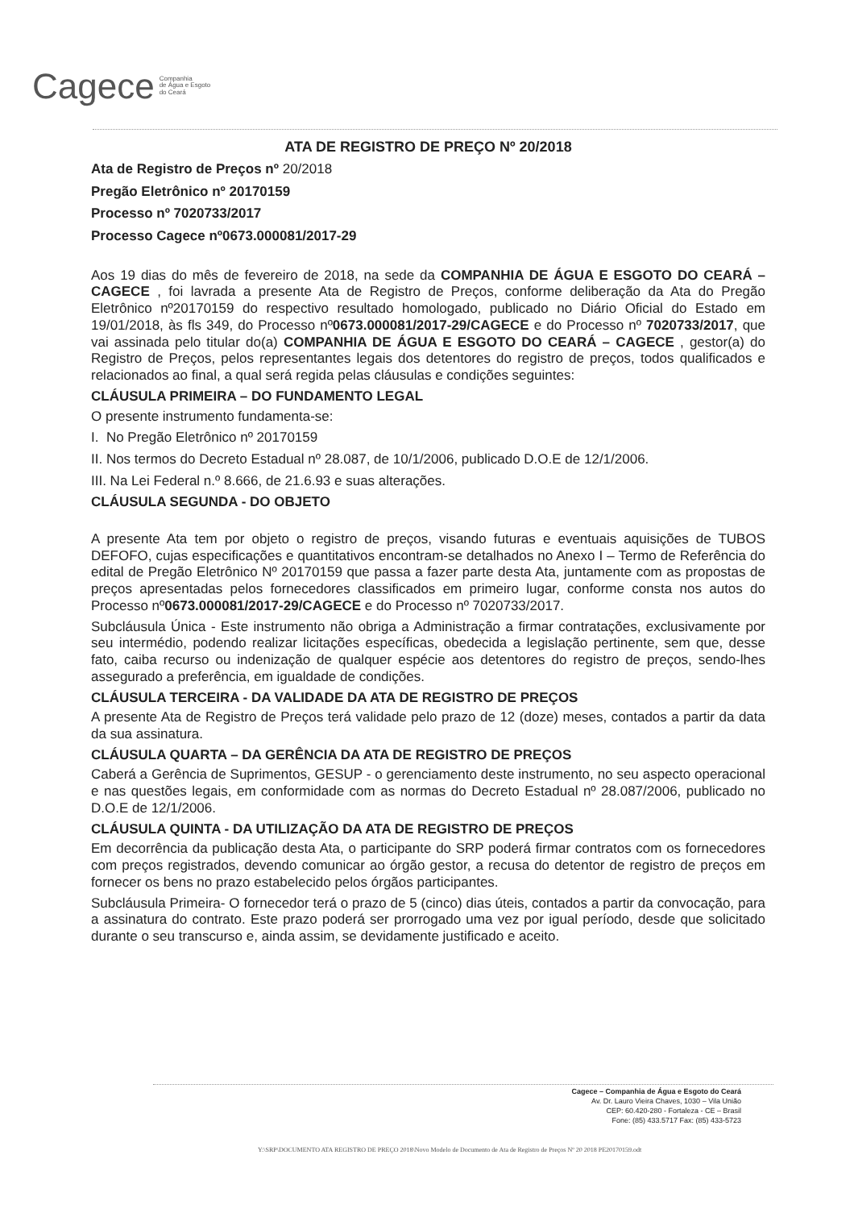Cagece Companhia
de Água e Esgoto
do Ceará
ATA DE REGISTRO DE PREÇO Nº 20/2018
Ata de Registro de Preços nº 20/2018
Pregão Eletrônico nº 20170159
Processo nº 7020733/2017
Processo Cagece nº0673.000081/2017-29
Aos 19 dias do mês de fevereiro de 2018, na sede da COMPANHIA DE ÁGUA E ESGOTO DO CEARÁ – CAGECE , foi lavrada a presente Ata de Registro de Preços, conforme deliberação da Ata do Pregão Eletrônico nº20170159 do respectivo resultado homologado, publicado no Diário Oficial do Estado em 19/01/2018, às fls 349, do Processo nº0673.000081/2017-29/CAGECE e do Processo nº 7020733/2017, que vai assinada pelo titular do(a) COMPANHIA DE ÁGUA E ESGOTO DO CEARÁ – CAGECE , gestor(a) do Registro de Preços, pelos representantes legais dos detentores do registro de preços, todos qualificados e relacionados ao final, a qual será regida pelas cláusulas e condições seguintes:
CLÁUSULA PRIMEIRA – DO FUNDAMENTO LEGAL
O presente instrumento fundamenta-se:
I. No Pregão Eletrônico nº 20170159
II. Nos termos do Decreto Estadual nº 28.087, de 10/1/2006, publicado D.O.E de 12/1/2006.
III. Na Lei Federal n.º 8.666, de 21.6.93 e suas alterações.
CLÁUSULA SEGUNDA - DO OBJETO
A presente Ata tem por objeto o registro de preços, visando futuras e eventuais aquisições de TUBOS DEFOFO, cujas especificações e quantitativos encontram-se detalhados no Anexo I – Termo de Referência do edital de Pregão Eletrônico Nº 20170159 que passa a fazer parte desta Ata, juntamente com as propostas de preços apresentadas pelos fornecedores classificados em primeiro lugar, conforme consta nos autos do Processo nº0673.000081/2017-29/CAGECE e do Processo nº 7020733/2017.
Subcláusula Única - Este instrumento não obriga a Administração a firmar contratações, exclusivamente por seu intermédio, podendo realizar licitações específicas, obedecida a legislação pertinente, sem que, desse fato, caiba recurso ou indenização de qualquer espécie aos detentores do registro de preços, sendo-lhes assegurado a preferência, em igualdade de condições.
CLÁUSULA TERCEIRA - DA VALIDADE DA ATA DE REGISTRO DE PREÇOS
A presente Ata de Registro de Preços terá validade pelo prazo de 12 (doze) meses, contados a partir da data da sua assinatura.
CLÁUSULA QUARTA – DA GERÊNCIA DA ATA DE REGISTRO DE PREÇOS
Caberá a Gerência de Suprimentos, GESUP - o gerenciamento deste instrumento, no seu aspecto operacional e nas questões legais, em conformidade com as normas do Decreto Estadual nº 28.087/2006, publicado no D.O.E de 12/1/2006.
CLÁUSULA QUINTA - DA UTILIZAÇÃO DA ATA DE REGISTRO DE PREÇOS
Em decorrência da publicação desta Ata, o participante do SRP poderá firmar contratos com os fornecedores com preços registrados, devendo comunicar ao órgão gestor, a recusa do detentor de registro de preços em fornecer os bens no prazo estabelecido pelos órgãos participantes.
Subcláusula Primeira- O fornecedor terá o prazo de 5 (cinco) dias úteis, contados a partir da convocação, para a assinatura do contrato. Este prazo poderá ser prorrogado uma vez por igual período, desde que solicitado durante o seu transcurso e, ainda assim, se devidamente justificado e aceito.
Cagece – Companhia de Água e Esgoto do Ceará
Av. Dr. Lauro Vieira Chaves, 1030 – Vila União
CEP: 60.420-280 - Fortaleza - CE – Brasil
Fone: (85) 433.5717 Fax: (85) 433-5723
Y:\SRP\DOCUMENTO ATA REGISTRO DE PREÇO 2018\Novo Modelo de Documento de Ata de Registro de Preços Nº 20 2018 PE20170159.odt